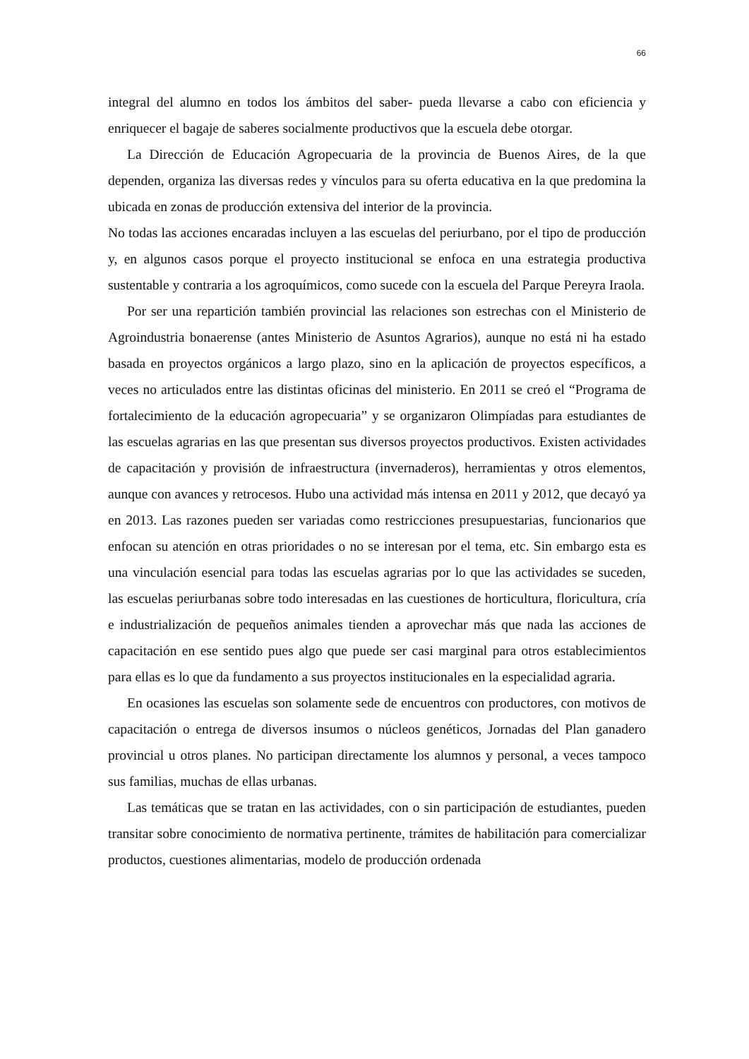66
integral del alumno en todos los ámbitos del saber- pueda llevarse a cabo con eficiencia y enriquecer el bagaje de saberes socialmente productivos que la escuela debe otorgar.
La Dirección de Educación Agropecuaria de la provincia de Buenos Aires, de la que dependen, organiza las diversas redes y vínculos para su oferta educativa en la que predomina la ubicada en zonas de producción extensiva del interior de la provincia.
No todas las acciones encaradas incluyen a las escuelas del periurbano, por el tipo de producción y, en algunos casos porque el proyecto institucional se enfoca en una estrategia productiva sustentable y contraria a los agroquímicos, como sucede con la escuela del Parque Pereyra Iraola.
Por ser una repartición también provincial las relaciones son estrechas con el Ministerio de Agroindustria bonaerense (antes Ministerio de Asuntos Agrarios), aunque no está ni ha estado basada en proyectos orgánicos a largo plazo, sino en la aplicación de proyectos específicos, a veces no articulados entre las distintas oficinas del ministerio. En 2011 se creó el “Programa de fortalecimiento de la educación agropecuaria” y se organizaron Olimpíadas para estudiantes de las escuelas agrarias en las que presentan sus diversos proyectos productivos. Existen actividades de capacitación y provisión de infraestructura (invernaderos), herramientas y otros elementos, aunque con avances y retrocesos. Hubo una actividad más intensa en 2011 y 2012, que decayó ya en 2013. Las razones pueden ser variadas como restricciones presupuestarias, funcionarios que enfocan su atención en otras prioridades o no se interesan por el tema, etc. Sin embargo esta es una vinculación esencial para todas las escuelas agrarias por lo que las actividades se suceden, las escuelas periurbanas sobre todo interesadas en las cuestiones de horticultura, floricultura, cría e industrialización de pequeños animales tienden a aprovechar más que nada las acciones de capacitación en ese sentido pues algo que puede ser casi marginal para otros establecimientos para ellas es lo que da fundamento a sus proyectos institucionales en la especialidad agraria.
En ocasiones las escuelas son solamente sede de encuentros con productores, con motivos de capacitación o entrega de diversos insumos o núcleos genéticos, Jornadas del Plan ganadero provincial u otros planes. No participan directamente los alumnos y personal, a veces tampoco sus familias, muchas de ellas urbanas.
Las temáticas que se tratan en las actividades, con o sin participación de estudiantes, pueden transitar sobre conocimiento de normativa pertinente, trámites de habilitación para comercializar productos, cuestiones alimentarias, modelo de producción ordenada